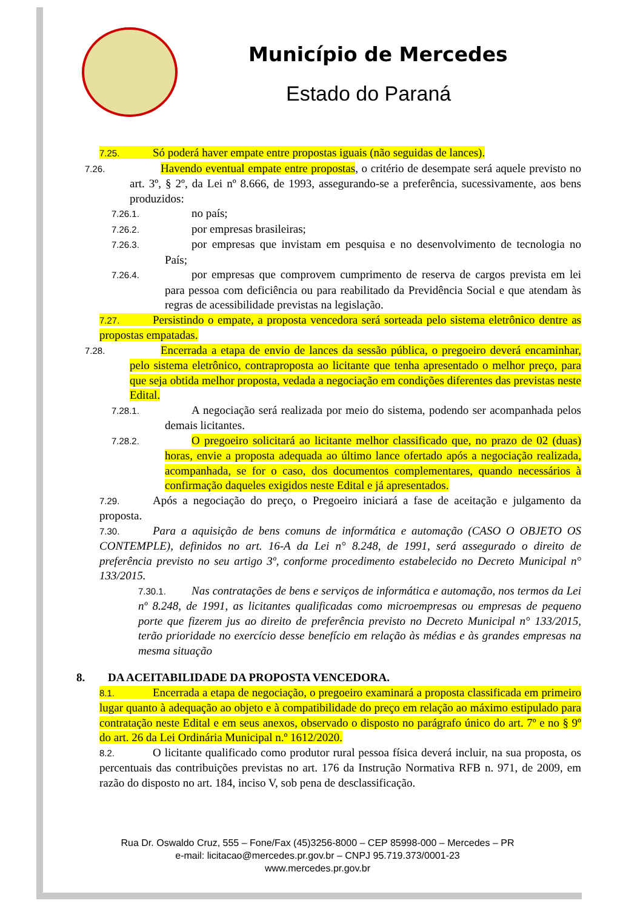Município de Mercedes
Estado do Paraná
7.25. Só poderá haver empate entre propostas iguais (não seguidas de lances).
7.26. Havendo eventual empate entre propostas, o critério de desempate será aquele previsto no art. 3º, § 2º, da Lei nº 8.666, de 1993, assegurando-se a preferência, sucessivamente, aos bens produzidos:
7.26.1. no país;
7.26.2. por empresas brasileiras;
7.26.3. por empresas que invistam em pesquisa e no desenvolvimento de tecnologia no País;
7.26.4. por empresas que comprovem cumprimento de reserva de cargos prevista em lei para pessoa com deficiência ou para reabilitado da Previdência Social e que atendam às regras de acessibilidade previstas na legislação.
7.27. Persistindo o empate, a proposta vencedora será sorteada pelo sistema eletrônico dentre as propostas empatadas.
7.28. Encerrada a etapa de envio de lances da sessão pública, o pregoeiro deverá encaminhar, pelo sistema eletrônico, contraproposta ao licitante que tenha apresentado o melhor preço, para que seja obtida melhor proposta, vedada a negociação em condições diferentes das previstas neste Edital.
7.28.1. A negociação será realizada por meio do sistema, podendo ser acompanhada pelos demais licitantes.
7.28.2. O pregoeiro solicitará ao licitante melhor classificado que, no prazo de 02 (duas) horas, envie a proposta adequada ao último lance ofertado após a negociação realizada, acompanhada, se for o caso, dos documentos complementares, quando necessários à confirmação daqueles exigidos neste Edital e já apresentados.
7.29. Após a negociação do preço, o Pregoeiro iniciará a fase de aceitação e julgamento da proposta.
7.30. Para a aquisição de bens comuns de informática e automação (CASO O OBJETO OS CONTEMPLE), definidos no art. 16-A da Lei n° 8.248, de 1991, será assegurado o direito de preferência previsto no seu artigo 3º, conforme procedimento estabelecido no Decreto Municipal n° 133/2015.
7.30.1. Nas contratações de bens e serviços de informática e automação, nos termos da Lei nº 8.248, de 1991, as licitantes qualificadas como microempresas ou empresas de pequeno porte que fizerem jus ao direito de preferência previsto no Decreto Municipal n° 133/2015, terão prioridade no exercício desse benefício em relação às médias e às grandes empresas na mesma situação
8. DA ACEITABILIDADE DA PROPOSTA VENCEDORA.
8.1. Encerrada a etapa de negociação, o pregoeiro examinará a proposta classificada em primeiro lugar quanto à adequação ao objeto e à compatibilidade do preço em relação ao máximo estipulado para contratação neste Edital e em seus anexos, observado o disposto no parágrafo único do art. 7º e no § 9º do art. 26 da Lei Ordinária Municipal n.º 1612/2020.
8.2. O licitante qualificado como produtor rural pessoa física deverá incluir, na sua proposta, os percentuais das contribuições previstas no art. 176 da Instrução Normativa RFB n. 971, de 2009, em razão do disposto no art. 184, inciso V, sob pena de desclassificação.
Rua Dr. Oswaldo Cruz, 555 – Fone/Fax (45)3256-8000 – CEP 85998-000 – Mercedes – PR
e-mail: licitacao@mercedes.pr.gov.br – CNPJ 95.719.373/0001-23
www.mercedes.pr.gov.br